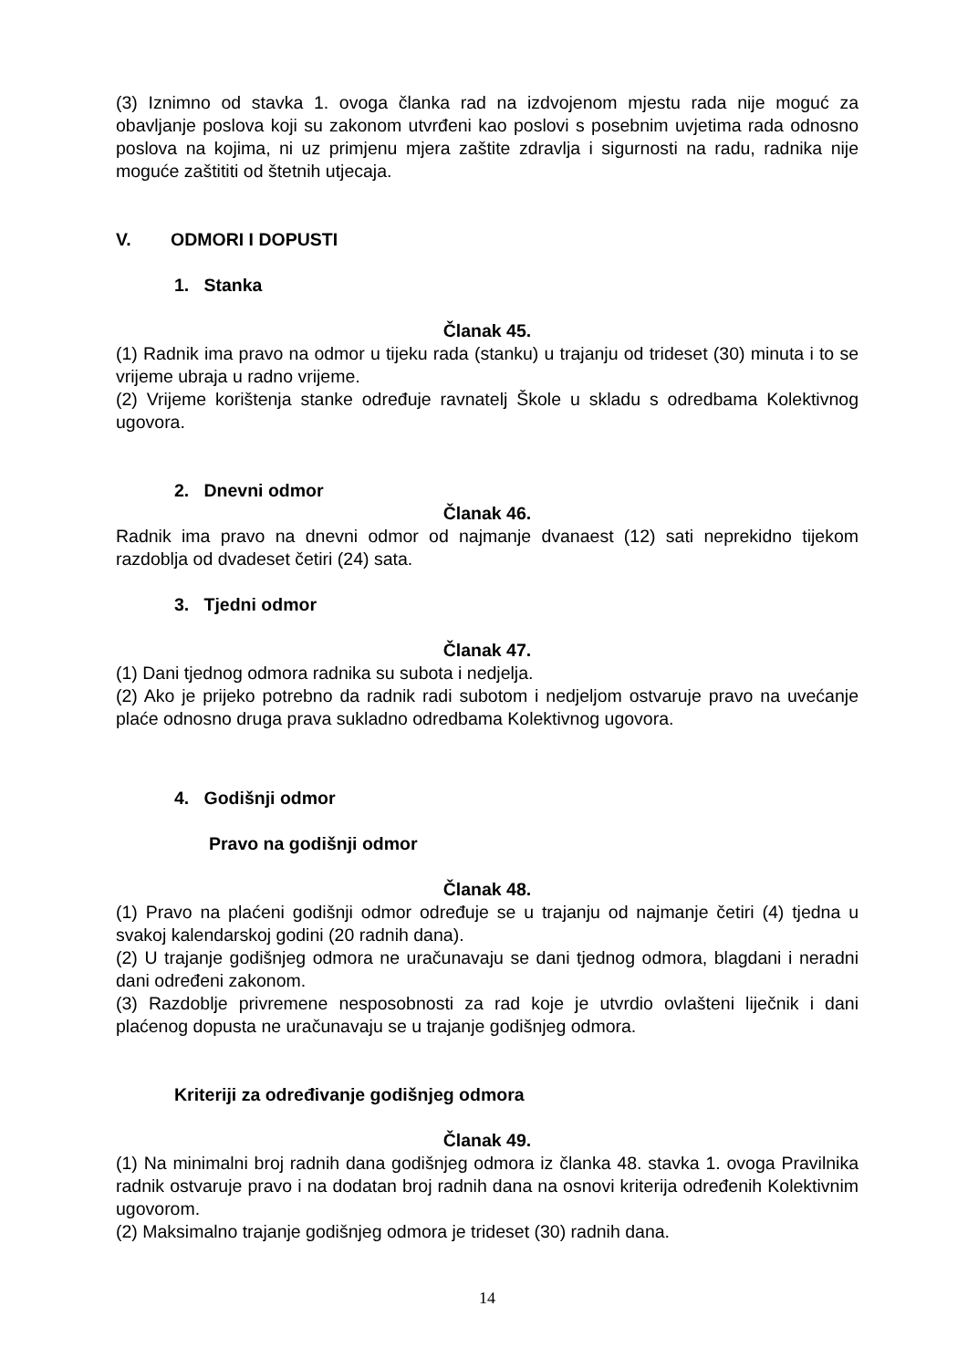(3) Iznimno od stavka 1. ovoga članka rad na izdvojenom mjestu rada nije moguć za obavljanje poslova koji su zakonom utvrđeni kao poslovi s posebnim uvjetima rada odnosno poslova na kojima, ni uz primjenu mjera zaštite zdravlja i sigurnosti na radu, radnika nije moguće zaštititi od štetnih utjecaja.
V. ODMORI I DOPUSTI
1. Stanka
Članak 45.
(1) Radnik ima pravo na odmor u tijeku rada (stanku) u trajanju od trideset (30) minuta i to se vrijeme ubraja u radno vrijeme.
(2) Vrijeme korištenja stanke određuje ravnatelj Škole u skladu s odredbama Kolektivnog ugovora.
2. Dnevni odmor
Članak 46.
Radnik ima pravo na dnevni odmor od najmanje dvanaest (12) sati neprekidno tijekom razdoblja od dvadeset četiri (24) sata.
3. Tjedni odmor
Članak 47.
(1) Dani tjednog odmora radnika su subota i nedjelja.
(2) Ako je prijeko potrebno da radnik radi subotom i nedjeljom ostvaruje pravo na uvećanje plaće odnosno druga prava sukladno odredbama Kolektivnog ugovora.
4. Godišnji odmor
Pravo na godišnji odmor
Članak 48.
(1) Pravo na plaćeni godišnji odmor određuje se u trajanju od najmanje četiri (4) tjedna u svakoj kalendarskoj godini (20 radnih dana).
(2) U trajanje godišnjeg odmora ne uračunavaju se dani tjednog odmora, blagdani i neradni dani određeni zakonom.
(3) Razdoblje privremene nesposobnosti za rad koje je utvrdio ovlašteni liječnik i dani plaćenog dopusta ne uračunavaju se u trajanje godišnjeg odmora.
Kriteriji za određivanje godišnjeg odmora
Članak 49.
(1) Na minimalni broj radnih dana godišnjeg odmora iz članka 48. stavka 1. ovoga Pravilnika radnik ostvaruje pravo i na dodatan broj radnih dana na osnovi kriterija određenih Kolektivnim ugovorom.
(2) Maksimalno trajanje godišnjeg odmora je trideset (30) radnih dana.
14